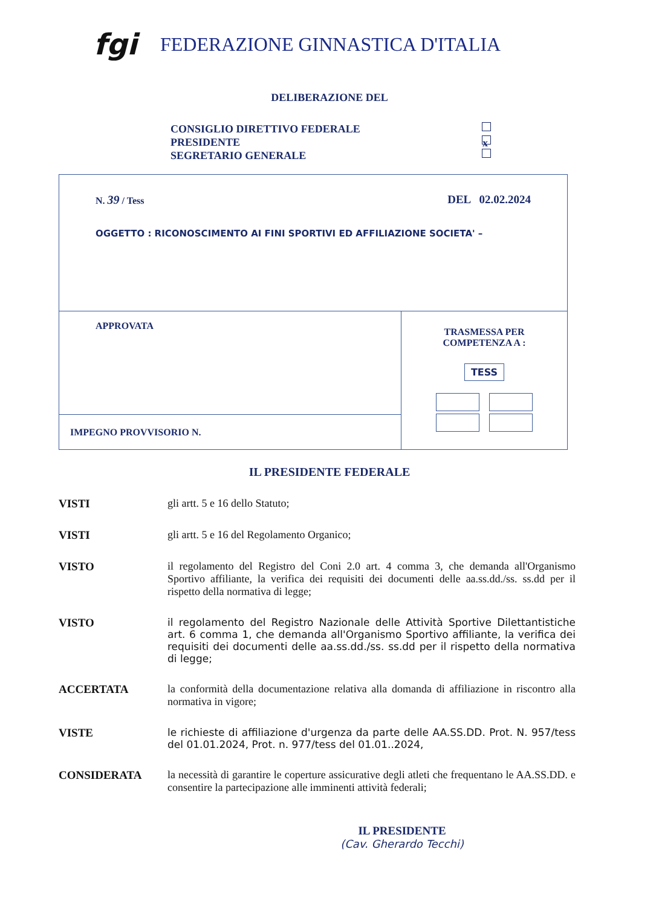fgi
FEDERAZIONE GINNASTICA D'ITALIA
DELIBERAZIONE DEL
CONSIGLIO DIRETTIVO FEDERALE
PRESIDENTE x
SEGRETARIO GENERALE
| N. 39 / Tess DEL 02.02.2024 OGGETTO : RICONOSCIMENTO AI FINI SPORTIVI ED AFFILIAZIONE SOCIETA' – | |
| APPROVATA | TRASMESSA PER COMPETENZA A : TESS |
| IMPEGNO PROVVISORIO N. | |
IL PRESIDENTE FEDERALE
VISTI gli artt. 5 e 16 dello Statuto;
VISTI gli artt. 5 e 16 del Regolamento Organico;
VISTO il regolamento del Registro del Coni 2.0 art. 4 comma 3, che demanda all'Organismo Sportivo affiliante, la verifica dei requisiti dei documenti delle aa.ss.dd./ss. ss.dd per il rispetto della normativa di legge;
VISTO il regolamento del Registro Nazionale delle Attività Sportive Dilettantistiche art. 6 comma 1, che demanda all'Organismo Sportivo affiliante, la verifica dei requisiti dei documenti delle aa.ss.dd./ss. ss.dd per il rispetto della normativa di legge;
ACCERTATA la conformità della documentazione relativa alla domanda di affiliazione in riscontro alla normativa in vigore;
VISTE le richieste di affiliazione d'urgenza da parte delle AA.SS.DD. Prot. N. 957/tess del 01.01.2024, Prot. n. 977/tess del 01.01..2024,
CONSIDERATA la necessità di garantire le coperture assicurative degli atleti che frequentano le AA.SS.DD. e consentire la partecipazione alle imminenti attività federali;
IL PRESIDENTE
(Cav. Gherardo Tecchi)